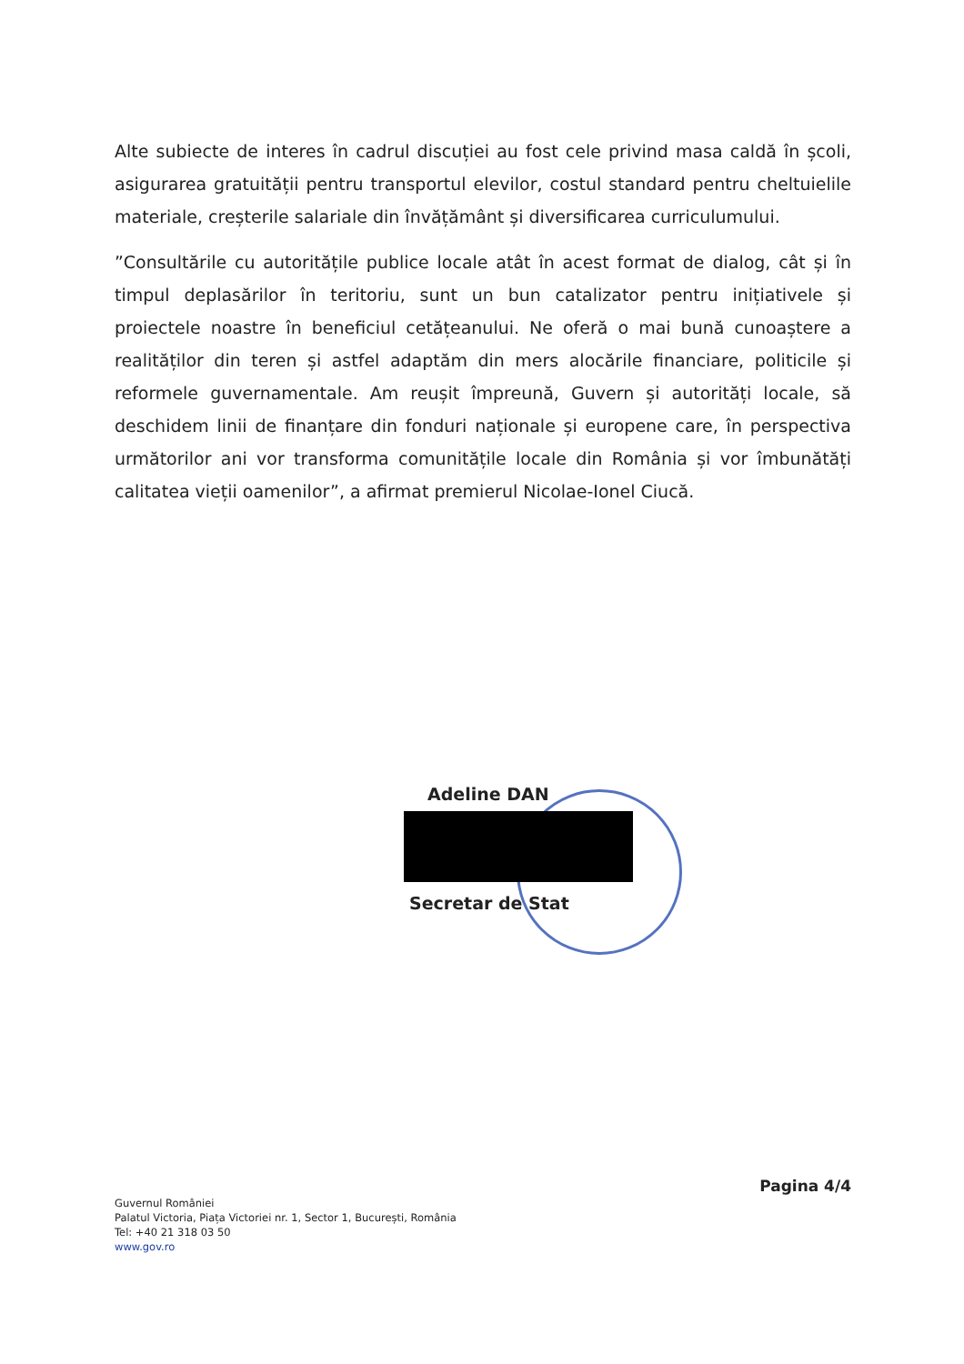Alte subiecte de interes în cadrul discuției au fost cele privind masa caldă în școli, asigurarea gratuității pentru transportul elevilor, costul standard pentru cheltuielile materiale, creșterile salariale din învățământ și diversificarea curriculumului.
”Consultările cu autoritățile publice locale atât în acest format de dialog, cât și în timpul deplasărilor în teritoriu, sunt un bun catalizator pentru inițiativele și proiectele noastre în beneficiul cetățeanului. Ne oferă o mai bună cunoaștere a realităților din teren și astfel adaptăm din mers alocările financiare, politicile și reformele guvernamentale. Am reușit împreună, Guvern și autorități locale, să deschidem linii de finanțare din fonduri naționale și europene care, în perspectiva următorilor ani vor transforma comunitățile locale din România și vor îmbunătăți calitatea vieții oamenilor”, a afirmat premierul Nicolae-Ionel Ciucă.
Adeline DAN
Secretar de Stat
Pagina 4/4
Guvernul României
Palatul Victoria, Piața Victoriei nr. 1, Sector 1, București, România
Tel: +40 21 318 03 50
www.gov.ro